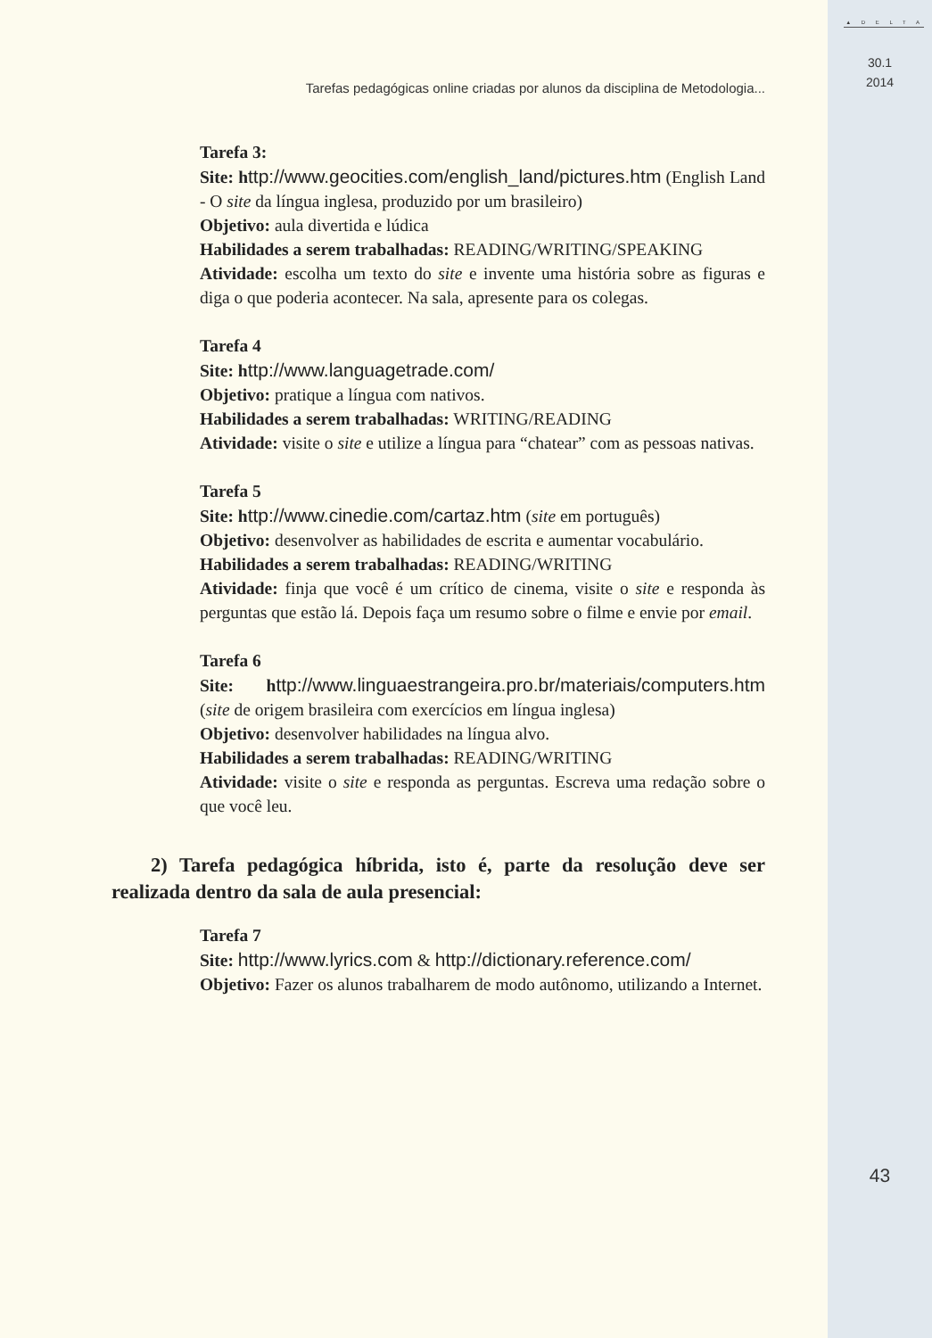Tarefas pedagógicas online criadas por alunos da disciplina de Metodologia...
Tarefa 3:
Site: h ttp://www.geocities.com/english_land/pictures.htm (English Land - O site da língua inglesa, produzido por um brasileiro)
Objetivo: aula divertida e lúdica
Habilidades a serem trabalhadas: READING/WRITING/SPEAKING
Atividade: escolha um texto do site e invente uma história sobre as figuras e diga o que poderia acontecer. Na sala, apresente para os colegas.
Tarefa 4
Site: h ttp://www.languagetrade.com/
Objetivo: pratique a língua com nativos.
Habilidades a serem trabalhadas: WRITING/READING
Atividade: visite o site e utilize a língua para “chatear” com as pessoas nativas.
Tarefa 5
Site: h ttp://www.cinedie.com/cartaz.htm (site em português)
Objetivo: desenvolver as habilidades de escrita e aumentar vocabulário.
Habilidades a serem trabalhadas: READING/WRITING
Atividade: finja que você é um crítico de cinema, visite o site e responda às perguntas que estão lá. Depois faça um resumo sobre o filme e envie por email.
Tarefa 6
Site: h ttp://www.linguaestrangeira.pro.br/materiais/computers.htm (site de origem brasileira com exercícios em língua inglesa)
Objetivo: desenvolver habilidades na língua alvo.
Habilidades a serem trabalhadas: READING/WRITING
Atividade: visite o site e responda as perguntas. Escreva uma redação sobre o que você leu.
2) Tarefa pedagógica híbrida, isto é, parte da resolução deve ser realizada dentro da sala de aula presencial:
Tarefa 7
Site: http://www.lyrics.com & http://dictionary.reference.com/
Objetivo: Fazer os alunos trabalharem de modo autônomo, utilizando a Internet.
▲ D E L T A
30.1
2014
43